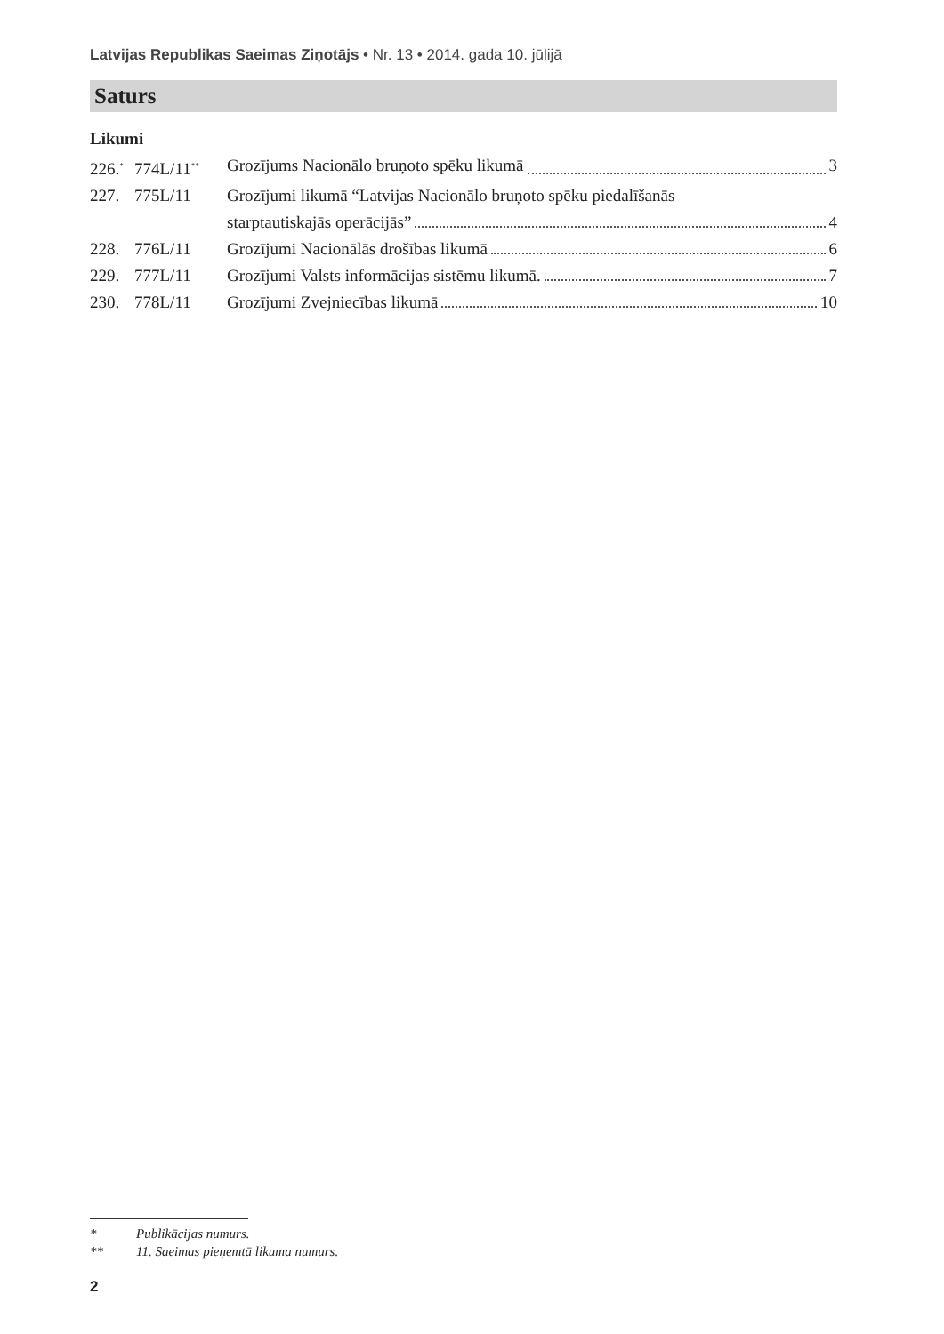Latvijas Republikas Saeimas Ziņotājs • Nr. 13 • 2014. gada 10. jūlijā
Saturs
Likumi
226.<sup>*</sup> 774L/11<sup>**</sup> Grozījums Nacionālo bruņoto spēku likumā 3
227. 775L/11 Grozījumi likumā “Latvijas Nacionālo bruņoto spēku piedalīšanās
starptautiskajās operācijās” 4
228. 776L/11 Grozījumi Nacionālās drošības likumā 6
229. 777L/11 Grozījumi Valsts informācijas sistēmu likumā. 7
230. 778L/11 Grozījumi Zvejniecības likumā 10
* Publikācijas numurs.
** 11. Saeimas pieņemtā likuma numurs.
2